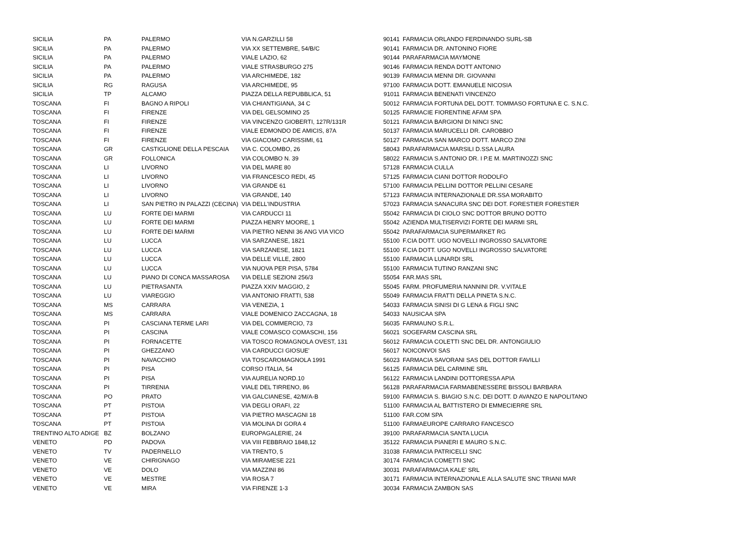| SICILIA | PA | PALERMO | VIA N.GARZILLI 58 | 90141 | FARMACIA ORLANDO FERDINANDO SURL-SB |
| SICILIA | PA | PALERMO | VIA XX SETTEMBRE, 54/B/C | 90141 | FARMACIA DR. ANTONINO FIORE |
| SICILIA | PA | PALERMO | VIALE LAZIO, 62 | 90144 | PARAFARMACIA MAYMONE |
| SICILIA | PA | PALERMO | VIALE STRASBURGO 275 | 90146 | FARMACIA RENDA DOTT ANTONIO |
| SICILIA | PA | PALERMO | VIA ARCHIMEDE, 182 | 90139 | FARMACIA MENNI DR. GIOVANNI |
| SICILIA | RG | RAGUSA | VIA ARCHIMEDE, 95 | 97100 | FARMACIA DOTT. EMANUELE NICOSIA |
| SICILIA | TP | ALCAMO | PIAZZA DELLA REPUBBLICA, 51 | 91011 | FARMACIA BENENATI VINCENZO |
| TOSCANA | FI | BAGNO A RIPOLI | VIA CHIANTIGIANA, 34 C | 50012 | FARMACIA FORTUNA DEL DOTT. TOMMASO FORTUNA E C. S.N.C. |
| TOSCANA | FI | FIRENZE | VIA DEL GELSOMINO 25 | 50125 | FARMACIE FIORENTINE AFAM SPA |
| TOSCANA | FI | FIRENZE | VIA VINCENZO GIOBERTI, 127R/131R | 50121 | FARMACIA BARGIONI DI NINCI SNC |
| TOSCANA | FI | FIRENZE | VIALE EDMONDO DE AMICIS, 87A | 50137 | FARMACIA MARUCELLI DR. CAROBBIO |
| TOSCANA | FI | FIRENZE | VIA GIACOMO CARISSIMI, 61 | 50127 | FARMACIA SAN MARCO DOTT. MARCO ZINI |
| TOSCANA | GR | CASTIGLIONE DELLA PESCAIA | VIA C. COLOMBO, 26 | 58043 | PARAFARMACIA MARSILI D.SSA LAURA |
| TOSCANA | GR | FOLLONICA | VIA COLOMBO N. 39 | 58022 | FARMACIA S.ANTONIO DR. I P.E M. MARTINOZZI SNC |
| TOSCANA | LI | LIVORNO | VIA DEL MARE 80 | 57128 | FARMACIA CULLA |
| TOSCANA | LI | LIVORNO | VIA FRANCESCO REDI, 45 | 57125 | FARMACIA CIANI DOTTOR RODOLFO |
| TOSCANA | LI | LIVORNO | VIA GRANDE 61 | 57100 | FARMACIA PELLINI DOTTOR PELLINI CESARE |
| TOSCANA | LI | LIVORNO | VIA GRANDE, 140 | 57123 | FARMACIA INTERNAZIONALE DR.SSA MORABITO |
| TOSCANA | LI | SAN PIETRO IN PALAZZI (CECINA) | VIA DELL'INDUSTRIA | 57023 | FARMACIA SANACURA SNC DEI DOT. FORESTIER FORESTIER |
| TOSCANA | LU | FORTE DEI MARMI | VIA CARDUCCI 11 | 55042 | FARMACIA DI CIOLO SNC DOTTOR BRUNO DOTTO |
| TOSCANA | LU | FORTE DEI MARMI | PIAZZA HENRY MOORE, 1 | 55042 | AZIENDA MULTISERVIZI FORTE DEI MARMI SRL |
| TOSCANA | LU | FORTE DEI MARMI | VIA PIETRO NENNI 36 ANG VIA VICO | 55042 | PARAFARMACIA SUPERMARKET RG |
| TOSCANA | LU | LUCCA | VIA SARZANESE, 1821 | 55100 | F.CIA DOTT. UGO NOVELLI INGROSSO SALVATORE |
| TOSCANA | LU | LUCCA | VIA SARZANESE, 1821 | 55100 | F.CIA DOTT. UGO NOVELLI INGROSSO SALVATORE |
| TOSCANA | LU | LUCCA | VIA DELLE VILLE, 2800 | 55100 | FARMACIA LUNARDI SRL |
| TOSCANA | LU | LUCCA | VIA NUOVA PER PISA, 5784 | 55100 | FARMACIA TUTINO RANZANI SNC |
| TOSCANA | LU | PIANO DI CONCA MASSAROSA | VIA DELLE SEZIONI 256/3 | 55054 | FAR.MAS SRL |
| TOSCANA | LU | PIETRASANTA | PIAZZA XXIV MAGGIO, 2 | 55045 | FARM. PROFUMERIA NANNINI DR. V.VITALE |
| TOSCANA | LU | VIAREGGIO | VIA ANTONIO FRATTI, 538 | 55049 | FARMACIA FRATTI DELLA PINETA S.N.C. |
| TOSCANA | MS | CARRARA | VIA VENEZIA, 1 | 54033 | FARMACIA SINISI DI G LENA & FIGLI SNC |
| TOSCANA | MS | CARRARA | VIALE DOMENICO ZACCAGNA, 18 | 54033 | NAUSICAA SPA |
| TOSCANA | PI | CASCIANA TERME LARI | VIA DEL COMMERCIO, 73 | 56035 | FARMAUNO S.R.L. |
| TOSCANA | PI | CASCINA | VIALE COMASCO COMASCHI, 156 | 56021 | SOGEFARM CASCINA SRL |
| TOSCANA | PI | FORNACETTE | VIA TOSCO ROMAGNOLA OVEST, 131 | 56012 | FARMACIA COLETTI SNC DEL DR. ANTONGIULIO |
| TOSCANA | PI | GHEZZANO | VIA CARDUCCI GIOSUE' | 56017 | NOICONVOI SAS |
| TOSCANA | PI | NAVACCHIO | VIA TOSCAROMAGNOLA 1991 | 56023 | FARMACIA SAVORANI SAS DEL DOTTOR FAVILLI |
| TOSCANA | PI | PISA | CORSO ITALIA, 54 | 56125 | FARMACIA DEL CARMINE SRL |
| TOSCANA | PI | PISA | VIA AURELIA NORD.10 | 56122 | FARMACIA LANDINI DOTTORESSA APIA |
| TOSCANA | PI | TIRRENIA | VIALE DEL TIRRENO, 86 | 56128 | PARAFARMACIA FARMABENESSERE BISSOLI BARBARA |
| TOSCANA | PO | PRATO | VIA GALCIANESE, 42/M/A-B | 59100 | FARMACIA S. BIAGIO S.N.C. DEI DOTT. D AVANZO E NAPOLITANO |
| TOSCANA | PT | PISTOIA | VIA DEGLI ORAFI, 22 | 51100 | FARMACIA AL BATTISTERO DI EMMECIERRE SRL |
| TOSCANA | PT | PISTOIA | VIA PIETRO MASCAGNI 18 | 51100 | FAR.COM SPA |
| TOSCANA | PT | PISTOIA | VIA MOLINA DI GORA 4 | 51100 | FARMAEUROPE CARRARO FANCESCO |
| TRENTINO ALTO ADIGE | BZ | BOLZANO | EUROPAGALERIE, 24 | 39100 | PARAFARMACIA SANTA LUCIA |
| VENETO | PD | PADOVA | VIA VIII FEBBRAIO 1848,12 | 35122 | FARMACIA PIANERI E MAURO S.N.C. |
| VENETO | TV | PADERNELLO | VIA TRENTO, 5 | 31038 | FARMACIA PATRICELLI SNC |
| VENETO | VE | CHIRIGNAGO | VIA MIRAMESE 221 | 30174 | FARMACIA COMETTI SNC |
| VENETO | VE | DOLO | VIA MAZZINI 86 | 30031 | PARAFARMACIA KALE' SRL |
| VENETO | VE | MESTRE | VIA ROSA 7 | 30171 | FARMACIA INTERNAZIONALE ALLA SALUTE SNC TRIANI MAR |
| VENETO | VE | MIRA | VIA FIRENZE 1-3 | 30034 | FARMACIA ZAMBON SAS |